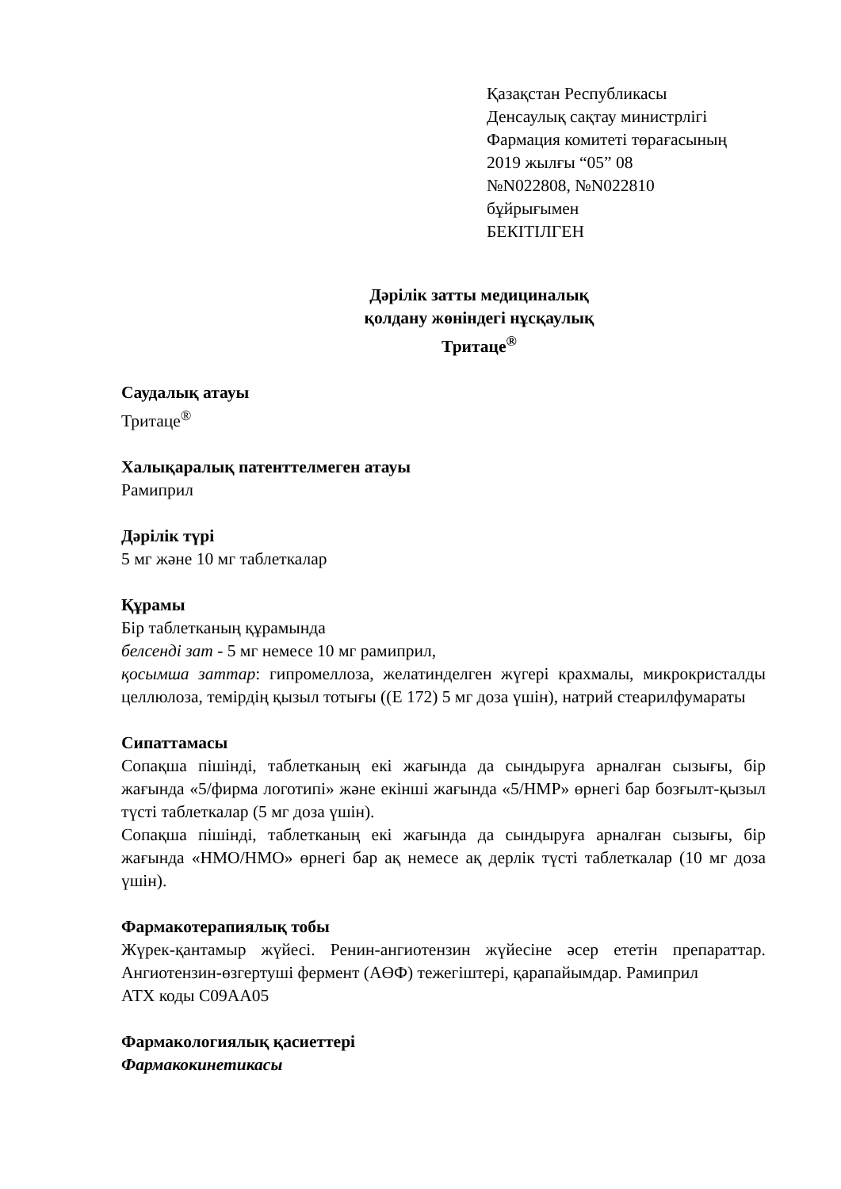Қазақстан Республикасы
Денсаулық сақтау министрлігі
Фармация комитеті төрағасының
2019 жылғы “05” 08
№N022808, №N022810
бұйрығымен
БЕКІТІЛГЕН
Дәрілік затты медициналық
қолдану жөніндегі нұсқаулық
Тритаце<sup>®</sup>
Саудалық атауы
Тритаце<sup>®</sup>
Халықаралық патенттелмеген атауы
Рамиприл
Дәрілік түрі
5 мг және 10 мг таблеткалар
Құрамы
Бір таблетканың құрамында
белсенді зат - 5 мг немесе 10 мг рамиприл,
қосымша заттар: гипромеллоза, желатинделген жүгері крахмалы, микрокристалды целлюлоза, темірдің қызыл тотығы ((Е 172) 5 мг доза үшін), натрий стеарилфумараты
Сипаттамасы
Сопақша пішінді, таблетканың екі жағында да сындыруға арналған сызығы, бір жағында «5/фирма логотипі» және екінші жағында «5/HMP» өрнегі бар бозғылт-қызыл түсті таблеткалар (5 мг доза үшін).
Сопақша пішінді, таблетканың екі жағында да сындыруға арналған сызығы, бір жағында «HMO/HMO» өрнегі бар ақ немесе ақ дерлік түсті таблеткалар (10 мг доза үшін).
Фармакотерапиялық тобы
Жүрек-қантамыр жүйесі. Ренин-ангиотензин жүйесіне әсер ететін препараттар. Ангиотензин-өзгертуші фермент (АӨФ) тежегіштері, қарапайымдар. Рамиприл
АТХ коды С09АА05
Фармакологиялық қасиеттері
Фармакокинетикасы